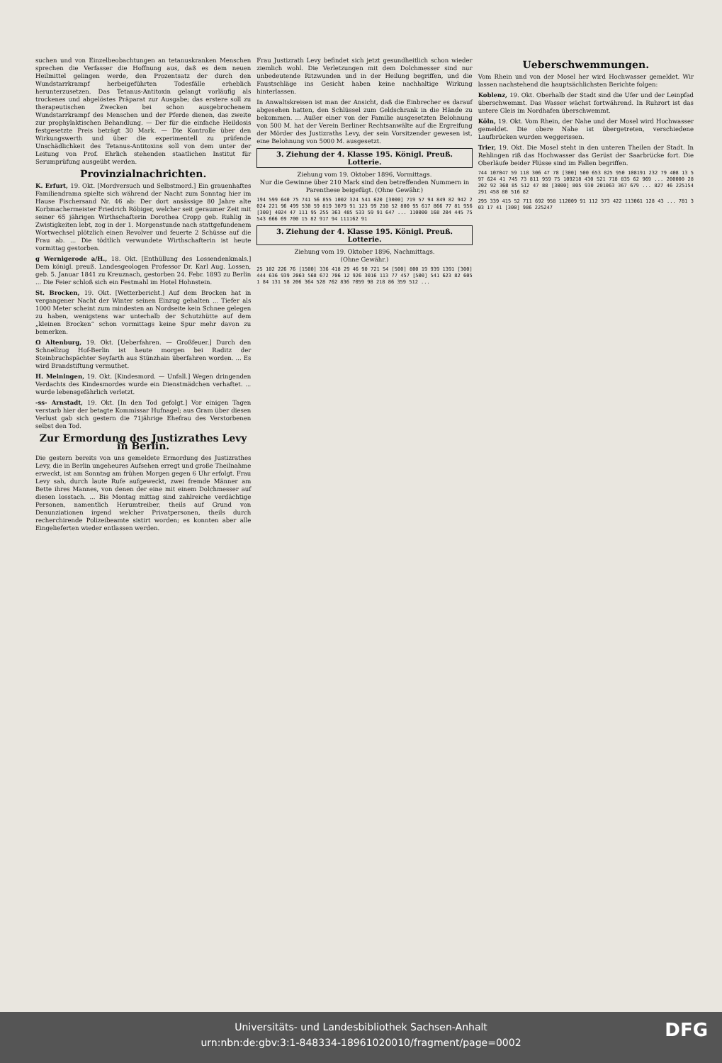suchen und von Einzelbeobachtungen an tetanuskranken Menschen sprechen die Verfasser die Hoffnung aus, daß es dem neuen Heilmittel gelingen werde, den Prozentsatz der durch den Wundstarrkrampf herbeigeführten Todesfälle erheblich herunterzusetzen. Das Tetanus-Antitoxin gelangt vorläufig als trockenes und abgelöstes Präparat zur Ausgabe; das erstere soll zu therapeutischen Zwecken bei schon ausgebrochenem Wundstarrkrampf des Menschen und der Pferde dienen, das zweite zur prophylaktischen Behandlung. — Der für die einfache Heildosis festgesetzte Preis beträgt 30 Mark. — Die Kontrolle über den Wirkungswerth und über die experimentell zu prüfende Unschädlichkeit des Tetanus-Antitoxins soll von dem unter der Leitung von Prof. Ehrlich stehenden staatlichen Institut für Serumprüfung ausgeübt werden.
Provinzialnachrichten.
K. Erfurt, 19. Okt. [Mordversuch und Selbstmord.] Ein grauenhaftes Familiendrama spielte sich während der Nacht zum Sonntag hier im Hause Fischersand Nr. 46 ab: Der dort ansässige 80 Jahre alte Korbmachermeister Friedrich Röbiger, welcher seit geraumer Zeit mit seiner 65 jährigen Wirthschafterin Dorothea Cropp geb. Ruhlig in Zwistigkeiten lebt, zog in der 1. Morgenstunde nach stattgefundenem Wortwechsel plötzlich einen Revolver und feuerte 2 Schüsse auf die Frau ab. ... Die tödtlich verwundete Wirthschafterin ist heute vormittag gestorben.
g Wernigerode a/H., 18. Okt. [Enthüllung des Lossendenkmals.] Dem königl. preuß. Landesgeologen Professor Dr. Karl Aug. Lossen, geb. 5. Januar 1841 zu Kreuznach, gestorben 24. Febr. 1893 zu Berlin ... Die Feier schloß sich ein Festmahl im Hotel Hohnstein.
St. Brocken, 19. Okt. [Wetterbericht.] Auf dem Brocken hat in vergangener Nacht der Winter seinen Einzug gehalten ... Tiefer als 1000 Meter scheint zum mindesten an Nordseite kein Schnee gelegen zu haben, wenigstens war unterhalb der Schutzhütte auf dem „kleinen Brocken“ schon vormittags keine Spur mehr davon zu bemerken.
Ω Altenburg, 19. Okt. [Ueberfahren. — Großfeuer.] Durch den Schnellzug Hof-Berlin ist heute morgen bei Raditz der Steinbruchspächter Seyfarth aus Stünzhain überfahren worden. ... Es wird Brandstiftung vermuthet.
H. Meiningen, 19. Okt. [Kindesmord. — Unfall.] Wegen dringenden Verdachts des Kindesmordes wurde ein Dienstmädchen verhaftet. ... wurde lebensgefährlich verletzt.
-ss- Arnstadt, 19. Okt. [In den Tod gefolgt.] Vor einigen Tagen verstarb hier der betagte Kommissar Hufnagel; aus Gram über diesen Verlust gab sich gestern die 71jährige Ehefrau des Verstorbenen selbst den Tod.
Zur Ermordung des Justizrathes Levy in Berlin.
Die gestern bereits von uns gemeldete Ermordung des Justizrathes Levy, die in Berlin ungeheures Aufsehen erregt und große Theilnahme erweckt, ist am Sonntag am frühen Morgen gegen 6 Uhr erfolgt. Frau Levy sah, durch laute Rufe aufgeweckt, zwei fremde Männer am Bette ihres Mannes, von denen der eine mit einem Dolchmesser auf diesen losstach. ... Bis Montag mittag sind zahlreiche verdächtige Personen, namentlich Herumtreiber, theils auf Grund von Denunziationen irgend welcher Privatpersonen, theils durch recherchirende Polizeibeamte sistirt worden; es konnten aber alle Eingelieferten wieder entlassen werden.
Frau Justizrath Levy befindet sich jetzt gesundheitlich schon wieder ziemlich wohl. Die Verletzungen mit dem Dolchmesser sind nur unbedeutende Ritzwunden und in der Heilung begriffen, und die Faustschläge ins Gesicht haben keine nachhaltige Wirkung hinterlassen.
In Anwaltskreisen ist man der Ansicht, daß die Einbrecher es darauf abgesehen hatten, den Schlüssel zum Geldschrank in die Hände zu bekommen. ... Außer einer von der Familie ausgesetzten Belohnung von 500 M. hat der Verein Berliner Rechtsanwälte auf die Ergreifung der Mörder des Justizraths Levy, der sein Vorsitzender gewesen ist, eine Belohnung von 5000 M. ausgesetzt.
3. Ziehung der 4. Klasse 195. Königl. Preuß. Lotterie.
Ziehung vom 19. Oktober 1896, Vormittags.
Nur die Gewinne über 210 Mark sind den betreffenden Nummern in Parenthese beigefügt. (Ohne Gewähr.)
194 599 640 75 741 56 855 1002 324 541 620 [3000] 719 57 94 849 82 942 2024 221 96 499 530 59 819 3079 91 123 99 210 52 800 95 617 866 77 81 956 [300] 4024 47 111 95 255 363 485 533 59 91 647 ... 110000 168 204 445 75 543 666 69 700 15 82 917 94 111162 91
3. Ziehung der 4. Klasse 195. Königl. Preuß. Lotterie.
Ziehung vom 19. Oktober 1896, Nachmittags.
(Ohne Gewähr.)
25 102 226 76 [1500] 336 418 29 46 90 721 54 [500] 800 19 939 1391 [300] 444 636 939 2063 568 672 706 12 926 3016 113 77 457 [500] 541 623 82 6051 84 131 58 206 364 528 762 836 7059 98 218 86 359 512 ...
Ueberschwemmungen.
Vom Rhein und von der Mosel her wird Hochwasser gemeldet. Wir lassen nachstehend die hauptsächlichsten Berichte folgen:
Koblenz, 19. Okt. Oberhalb der Stadt sind die Ufer und der Leinpfad überschwemmt. Das Wasser wächst fortwährend. In Ruhrort ist das untere Gleis im Nordhafen überschwemmt.
Köln, 19. Okt. Vom Rhein, der Nahe und der Mosel wird Hochwasser gemeldet. Die obere Nahe ist übergetreten, verschiedene Laufbrücken wurden weggerissen.
Trier, 19. Okt. Die Mosel steht in den unteren Theilen der Stadt. In Rehlingen riß das Hochwasser das Gerüst der Saarbrücke fort. Die Oberläufe beider Flüsse sind im Fallen begriffen.
744 107047 59 118 306 47 78 [300] 500 653 825 950 108191 232 79 408 13 597 624 41 745 73 811 959 75 109218 430 521 718 835 62 969 ... 200000 28 202 92 368 85 512 47 88 [3000] 805 930 201063 367 679 ... 827 46 225154 291 458 80 516 82
295 339 415 52 711 692 958 112009 91 112 373 422 113061 128 43 ... 781 303 17 41 [300] 986 225247
Universitäts- und Landesbibliothek Sachsen-Anhalt
urn:nbn:de:gbv:3:1-848334-18961020010/fragment/page=0002
DFG